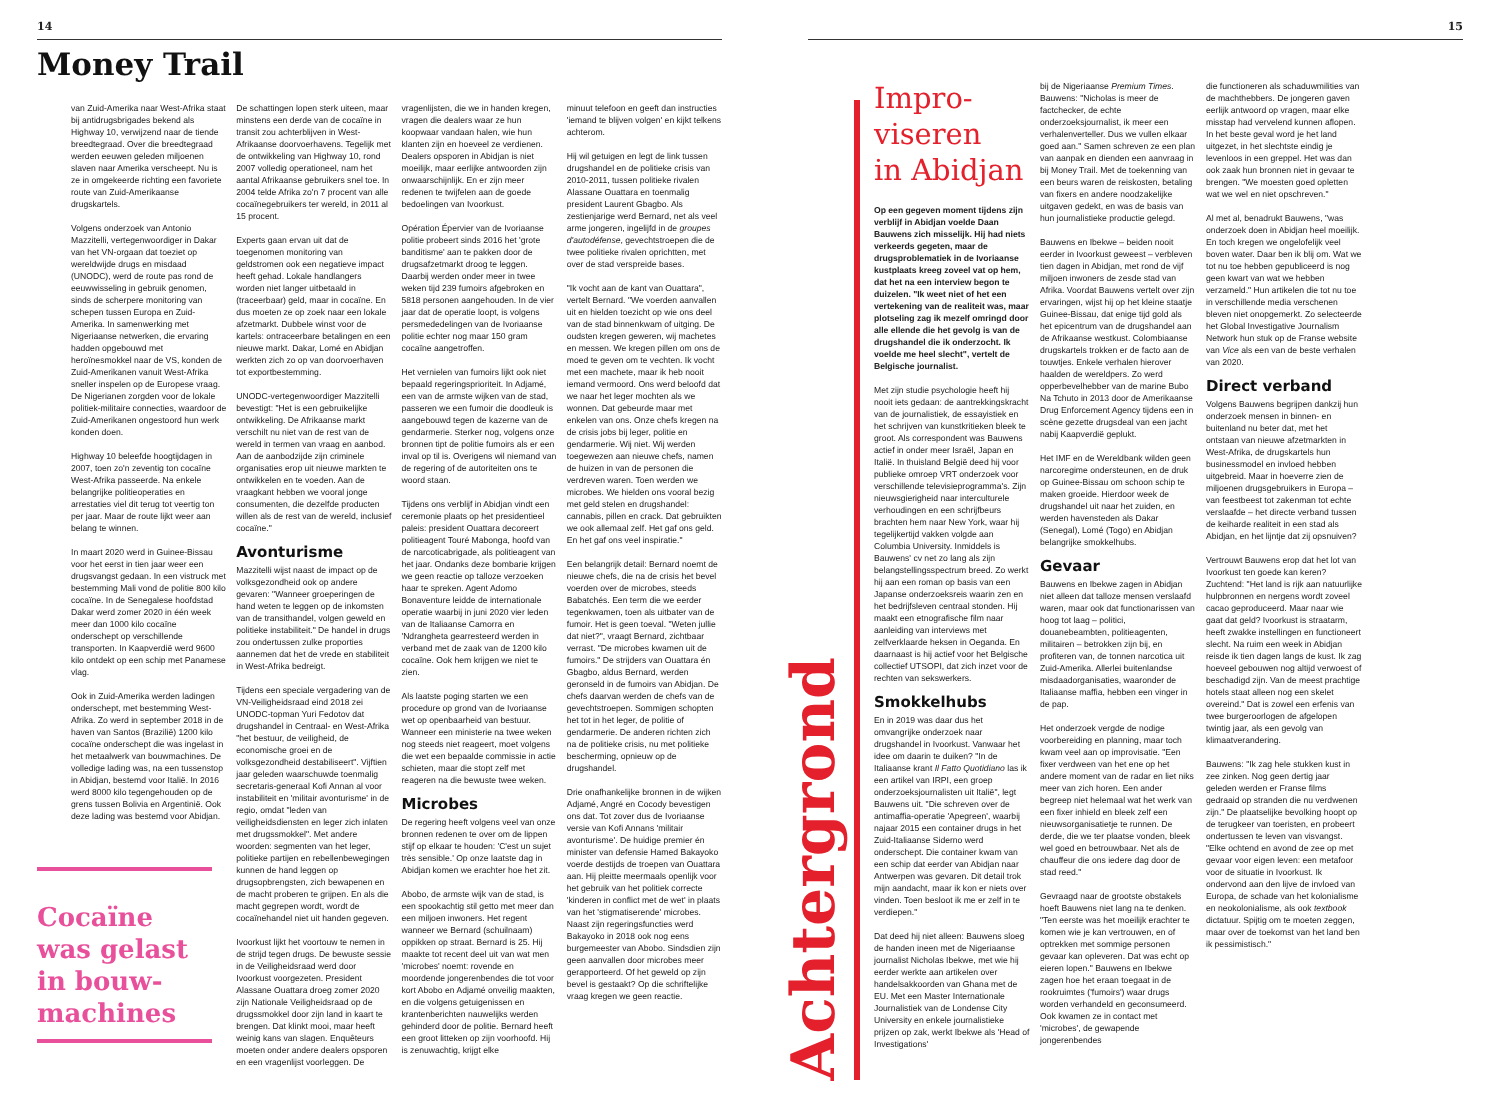14
Money Trail
van Zuid-Amerika naar West-Afrika staat bij antidrugsbrigades bekend als Highway 10, verwijzend naar de tiende breedtegraad. Over die breedtegraad werden eeuwen geleden miljoenen slaven naar Amerika verscheept. Nu is ze in omgekeerde richting een favoriete route van Zuid-Amerikaanse drugskartels.
Volgens onderzoek van Antonio Mazzitelli, vertegenwoordiger in Dakar van het VN-orgaan dat toeziet op wereldwijde drugs en misdaad (UNODC), werd de route pas rond de eeuwwisseling in gebruik genomen, sinds de scherpere monitoring van schepen tussen Europa en Zuid-Amerika. In samenwerking met Nigeriaanse netwerken, die ervaring hadden opgebouwd met heroïnesmokkel naar de VS, konden de Zuid-Amerikanen vanuit West-Afrika sneller inspelen op de Europese vraag. De Nigerianen zorgden voor de lokale politiek-militaire connecties, waardoor de Zuid-Amerikanen ongestoord hun werk konden doen.
Highway 10 beleefde hoogtijdagen in 2007, toen zo'n zeventig ton cocaïne West-Afrika passeerde. Na enkele belangrijke politieoperaties en arrestaties viel dit terug tot veertig ton per jaar. Maar de route lijkt weer aan belang te winnen.
In maart 2020 werd in Guinee-Bissau voor het eerst in tien jaar weer een drugsvangst gedaan. In een vistruck met bestemming Mali vond de politie 800 kilo cocaïne. In de Senegalese hoofdstad Dakar werd zomer 2020 in één week meer dan 1000 kilo cocaïne onderschept op verschillende transporten. In Kaapverdië werd 9600 kilo ontdekt op een schip met Panamese vlag.
Ook in Zuid-Amerika werden ladingen onderschept, met bestemming West-Afrika. Zo werd in september 2018 in de haven van Santos (Brazilië) 1200 kilo cocaïne onderschept die was ingelast in het metaalwerk van bouwmachines. De volledige lading was, na een tussenstop in Abidjan, bestemd voor Italië. In 2016 werd 8000 kilo tegengehouden op de grens tussen Bolivia en Argentinië. Ook deze lading was bestemd voor Abidjan.
Cocaïne was gelast in bouw-machines
De schattingen lopen sterk uiteen, maar minstens een derde van de cocaïne in transit zou achterblijven in West-Afrikaanse doorvoerhavens. Tegelijk met de ontwikkeling van Highway 10, rond 2007 volledig operationeel, nam het aantal Afrikaanse gebruikers snel toe. In 2004 telde Afrika zo'n 7 procent van alle cocaïnegebruikers ter wereld, in 2011 al 15 procent.
Experts gaan ervan uit dat de toegenomen monitoring van geldstromen ook een negatieve impact heeft gehad. Lokale handlangers worden niet langer uitbetaald in (traceerbaar) geld, maar in cocaïne. En dus moeten ze op zoek naar een lokale afzetmarkt. Dubbele winst voor de kartels: ontraceerbare betalingen en een nieuwe markt. Dakar, Lomé en Abidjan werkten zich zo op van doorvoerhaven tot exportbestemming.
UNODC-vertegenwoordiger Mazzitelli bevestigt: "Het is een gebruikelijke ontwikkeling. De Afrikaanse markt verschilt nu niet van de rest van de wereld in termen van vraag en aanbod. Aan de aanbodzijde zijn criminele organisaties erop uit nieuwe markten te ontwikkelen en te voeden. Aan de vraagkant hebben we vooral jonge consumenten, die dezelfde producten willen als de rest van de wereld, inclusief cocaïne."
Avonturisme
Mazzitelli wijst naast de impact op de volksgezondheid ook op andere gevaren: "Wanneer groeperingen de hand weten te leggen op de inkomsten van de transithandel, volgen geweld en politieke instabiliteit." De handel in drugs zou ondertussen zulke proporties aannemen dat het de vrede en stabiliteit in West-Afrika bedreigt.
Tijdens een speciale vergadering van de VN-Veiligheidsraad eind 2018 zei UNODC-topman Yuri Fedotov dat drugshandel in Centraal- en West-Afrika "het bestuur, de veiligheid, de economische groei en de volksgezondheid destabiliseert". Vijftien jaar geleden waarschuwde toenmalig secretaris-generaal Kofi Annan al voor instabiliteit en 'militair avonturisme' in de regio, omdat "leden van veiligheidsdiensten en leger zich inlaten met drugssmokkel". Met andere woorden: segmenten van het leger, politieke partijen en rebellenbewegingen kunnen de hand leggen op drugsopbrengsten, zich bewapenen en de macht proberen te grijpen. En als die macht gegrepen wordt, wordt de cocaïnehandel niet uit handen gegeven.
Ivoorkust lijkt het voortouw te nemen in de strijd tegen drugs. De bewuste sessie in de Veiligheidsraad werd door Ivoorkust voorgezeten. President Alassane Ouattara droeg zomer 2020 zijn Nationale Veiligheidsraad op de drugssmokkel door zijn land in kaart te brengen. Dat klinkt mooi, maar heeft weinig kans van slagen. Enquêteurs moeten onder andere dealers opsporen en een vragenlijst voorleggen. De
vragenlijsten, die we in handen kregen, vragen die dealers waar ze hun koopwaar vandaan halen, wie hun klanten zijn en hoeveel ze verdienen. Dealers opsporen in Abidjan is niet moeilijk, maar eerlijke antwoorden zijn onwaarschijnlijk. En er zijn meer redenen te twijfelen aan de goede bedoelingen van Ivoorkust.
Opération Épervier van de Ivoriaanse politie probeert sinds 2016 het 'grote banditisme' aan te pakken door de drugsafzetmarkt droog te leggen. Daarbij werden onder meer in twee weken tijd 239 fumoirs afgebroken en 5818 personen aangehouden. In de vier jaar dat de operatie loopt, is volgens persmededelingen van de Ivoriaanse politie echter nog maar 150 gram cocaïne aangetroffen.
Het vernielen van fumoirs lijkt ook niet bepaald regeringsprioriteit. In Adjamé, een van de armste wijken van de stad, passeren we een fumoir die doodleuk is aangebouwd tegen de kazerne van de gendarmerie. Sterker nog, volgens onze bronnen tipt de politie fumoirs als er een inval op til is. Overigens wil niemand van de regering of de autoriteiten ons te woord staan.
Tijdens ons verblijf in Abidjan vindt een ceremonie plaats op het presidentieel paleis: president Ouattara decoreert politieagent Touré Mabonga, hoofd van de narcoticabrigade, als politieagent van het jaar. Ondanks deze bombarie krijgen we geen reactie op talloze verzoeken haar te spreken. Agent Adomo Bonaventure leidde de internationale operatie waarbij in juni 2020 vier leden van de Italiaanse Camorra en 'Ndrangheta gearresteerd werden in verband met de zaak van de 1200 kilo cocaïne. Ook hem krijgen we niet te zien.
Als laatste poging starten we een procedure op grond van de Ivoriaanse wet op openbaarheid van bestuur. Wanneer een ministerie na twee weken nog steeds niet reageert, moet volgens die wet een bepaalde commissie in actie schieten, maar die stopt zelf met reageren na die bewuste twee weken.
Microbes
De regering heeft volgens veel van onze bronnen redenen te over om de lippen stijf op elkaar te houden: 'C'est un sujet très sensible.' Op onze laatste dag in Abidjan komen we erachter hoe het zit.
Abobo, de armste wijk van de stad, is een spookachtig stil getto met meer dan een miljoen inwoners. Het regent wanneer we Bernard (schuilnaam) oppikken op straat. Bernard is 25. Hij maakte tot recent deel uit van wat men 'microbes' noemt: rovende en moordende jongerenbendes die tot voor kort Abobo en Adjamé onveilig maakten, en die volgens getuigenissen en krantenberichten nauwelijks werden gehinderd door de politie. Bernard heeft een groot litteken op zijn voorhoofd. Hij is zenuwachtig, krijgt elke
minuut telefoon en geeft dan instructies 'iemand te blijven volgen' en kijkt telkens achterom.
Hij wil getuigen en legt de link tussen drugshandel en de politieke crisis van 2010-2011, tussen politieke rivalen Alassane Ouattara en toenmalig president Laurent Gbagbo. Als zestienjarige werd Bernard, net als veel arme jongeren, ingelijfd in de groupes d'autodéfense, gevechtstroepen die de twee politieke rivalen oprichtten, met over de stad verspreide bases.
"Ik vocht aan de kant van Ouattara", vertelt Bernard. "We voerden aanvallen uit en hielden toezicht op wie ons deel van de stad binnenkwam of uitging. De oudsten kregen geweren, wij machetes en messen. We kregen pillen om ons de moed te geven om te vechten. Ik vocht met een machete, maar ik heb nooit iemand vermoord. Ons werd beloofd dat we naar het leger mochten als we wonnen. Dat gebeurde maar met enkelen van ons. Onze chefs kregen na de crisis jobs bij leger, politie en gendarmerie. Wij niet. Wij werden toegewezen aan nieuwe chefs, namen de huizen in van de personen die verdreven waren. Toen werden we microbes. We hielden ons vooral bezig met geld stelen en drugshandel: cannabis, pillen en crack. Dat gebruikten we ook allemaal zelf. Het gaf ons geld. En het gaf ons veel inspiratie."
Een belangrijk detail: Bernard noemt de nieuwe chefs, die na de crisis het bevel voerden over de microbes, steeds Babatchés. Een term die we eerder tegenkwamen, toen als uitbater van de fumoir. Het is geen toeval. "Weten jullie dat niet?", vraagt Bernard, zichtbaar verrast. "De microbes kwamen uit de fumoirs." De strijders van Ouattara én Gbagbo, aldus Bernard, werden geronseld in de fumoirs van Abidjan. De chefs daarvan werden de chefs van de gevechtstroepen. Sommigen schopten het tot in het leger, de politie of gendarmerie. De anderen richten zich na de politieke crisis, nu met politieke bescherming, opnieuw op de drugshandel.
Drie onafhankelijke bronnen in de wijken Adjamé, Angré en Cocody bevestigen ons dat. Tot zover dus de Ivoriaanse versie van Kofi Annans 'militair avonturisme'. De huidige premier én minister van defensie Hamed Bakayoko voerde destijds de troepen van Ouattara aan. Hij pleitte meermaals openlijk voor het gebruik van het politiek correcte 'kinderen in conflict met de wet' in plaats van het 'stigmatiserende' microbes. Naast zijn regeringsfuncties werd Bakayoko in 2018 ook nog eens burgemeester van Abobo. Sindsdien zijn geen aanvallen door microbes meer gerapporteerd. Of het geweld op zijn bevel is gestaakt? Op die schriftelijke vraag kregen we geen reactie.
15
Achtergrond
Impro-
viseren
in Abidjan
Op een gegeven moment tijdens zijn verblijf in Abidjan voelde Daan Bauwens zich misselijk. Hij had niets verkeerds gegeten, maar de drugsproblematiek in de Ivoriaanse kustplaats kreeg zoveel vat op hem, dat het na een interview begon te duizelen. "Ik weet niet of het een vertekening van de realiteit was, maar plotseling zag ik mezelf omringd door alle ellende die het gevolg is van de drugshandel die ik onderzocht. Ik voelde me heel slecht", vertelt de Belgische journalist.
Met zijn studie psychologie heeft hij nooit iets gedaan: de aantrekkingskracht van de journalistiek, de essayistiek en het schrijven van kunstkritieken bleek te groot. Als correspondent was Bauwens actief in onder meer Israël, Japan en Italië. In thuisland België deed hij voor publieke omroep VRT onderzoek voor verschillende televisieprogramma's. Zijn nieuwsgierigheid naar interculturele verhoudingen en een schrijfbeurs brachten hem naar New York, waar hij tegelijkertijd vakken volgde aan Columbia University. Inmiddels is Bauwens' cv net zo lang als zijn belangstellingsspectrum breed. Zo werkt hij aan een roman op basis van een Japanse onderzoeksreis waarin zen en het bedrijfsleven centraal stonden. Hij maakt een etnografische film naar aanleiding van interviews met zelfverklaarde heksen in Oeganda. En daarnaast is hij actief voor het Belgische collectief UTSOPI, dat zich inzet voor de rechten van sekswerkers.
Smokkelhubs
En in 2019 was daar dus het omvangrijke onderzoek naar drugshandel in Ivoorkust. Vanwaar het idee om daarin te duiken? "In de Italiaanse krant Il Fatto Quotidiano las ik een artikel van IRPI, een groep onderzoeksjournalisten uit Italië", legt Bauwens uit. "Die schreven over de antimaffia-operatie 'Apegreen', waarbij najaar 2015 een container drugs in het Zuid-Italiaanse Siderno werd onderschept. Die container kwam van een schip dat eerder van Abidjan naar Antwerpen was gevaren. Dit detail trok mijn aandacht, maar ik kon er niets over vinden. Toen besloot ik me er zelf in te verdiepen."
Dat deed hij niet alleen: Bauwens sloeg de handen ineen met de Nigeriaanse journalist Nicholas Ibekwe, met wie hij eerder werkte aan artikelen over handelsakkoorden van Ghana met de EU. Met een Master Internationale Journalistiek van de Londense City University en enkele journalistieke prijzen op zak, werkt Ibekwe als 'Head of Investigations'
bij de Nigeriaanse Premium Times. Bauwens: "Nicholas is meer de factchecker, de echte onderzoeksjournalist, ik meer een verhalenverteller. Dus we vullen elkaar goed aan." Samen schreven ze een plan van aanpak en dienden een aanvraag in bij Money Trail. Met de toekenning van een beurs waren de reiskosten, betaling van fixers en andere noodzakelijke uitgaven gedekt, en was de basis van hun journalistieke productie gelegd.
Bauwens en Ibekwe – beiden nooit eerder in Ivoorkust geweest – verbleven tien dagen in Abidjan, met rond de vijf miljoen inwoners de zesde stad van Afrika. Voordat Bauwens vertelt over zijn ervaringen, wijst hij op het kleine staatje Guinee-Bissau, dat enige tijd gold als het epicentrum van de drugshandel aan de Afrikaanse westkust. Colombiaanse drugskartels trokken er de facto aan de touwtjes. Enkele verhalen hierover haalden de wereldpers. Zo werd opperbevelhebber van de marine Bubo Na Tchuto in 2013 door de Amerikaanse Drug Enforcement Agency tijdens een in scène gezette drugsdeal van een jacht nabij Kaapverdië geplukt.
Het IMF en de Wereldbank wilden geen narcoregime ondersteunen, en de druk op Guinee-Bissau om schoon schip te maken groeide. Hierdoor week de drugshandel uit naar het zuiden, en werden havensteden als Dakar (Senegal), Lomé (Togo) en Abidjan belangrijke smokkelhubs.
Gevaar
Bauwens en Ibekwe zagen in Abidjan niet alleen dat talloze mensen verslaafd waren, maar ook dat functionarissen van hoog tot laag – politici, douanebeambten, politieagenten, militairen – betrokken zijn bij, en profiteren van, de tonnen narcotica uit Zuid-Amerika. Allerlei buitenlandse misdaadorganisaties, waaronder de Italiaanse maffia, hebben een vinger in de pap.
Het onderzoek vergde de nodige voorbereiding en planning, maar toch kwam veel aan op improvisatie. "Een fixer verdween van het ene op het andere moment van de radar en liet niks meer van zich horen. Een ander begreep niet helemaal wat het werk van een fixer inhield en bleek zelf een nieuwsorganisatietje te runnen. De derde, die we ter plaatse vonden, bleek wel goed en betrouwbaar. Net als de chauffeur die ons iedere dag door de stad reed."
Gevraagd naar de grootste obstakels hoeft Bauwens niet lang na te denken. "Ten eerste was het moeilijk erachter te komen wie je kan vertrouwen, en of optrekken met sommige personen gevaar kan opleveren. Dat was echt op eieren lopen." Bauwens en Ibekwe zagen hoe het eraan toegaat in de rookruimtes ('fumoirs') waar drugs worden verhandeld en geconsumeerd. Ook kwamen ze in contact met 'microbes', de gewapende jongerenbendes
die functioneren als schaduwmilities van de machthebbers. De jongeren gaven eerlijk antwoord op vragen, maar elke misstap had vervelend kunnen aflopen. In het beste geval word je het land uitgezet, in het slechtste eindig je levenloos in een greppel. Het was dan ook zaak hun bronnen niet in gevaar te brengen. "We moesten goed opletten wat we wel en niet opschreven."
Al met al, benadrukt Bauwens, "was onderzoek doen in Abidjan heel moeilijk. En toch kregen we ongelofelijk veel boven water. Daar ben ik blij om. Wat we tot nu toe hebben gepubliceerd is nog geen kwart van wat we hebben verzameld." Hun artikelen die tot nu toe in verschillende media verschenen bleven niet onopgemerkt. Zo selecteerde het Global Investigative Journalism Network hun stuk op de Franse website van Vice als een van de beste verhalen van 2020.
Direct verband
Volgens Bauwens begrijpen dankzij hun onderzoek mensen in binnen- en buitenland nu beter dat, met het ontstaan van nieuwe afzetmarkten in West-Afrika, de drugskartels hun businessmodel en invloed hebben uitgebreid. Maar in hoeverre zien de miljoenen drugsgebruikers in Europa – van feestbeest tot zakenman tot echte verslaafde – het directe verband tussen de keiharde realiteit in een stad als Abidjan, en het lijntje dat zij opsnuiven?
Vertrouwt Bauwens erop dat het lot van Ivoorkust ten goede kan keren? Zuchtend: "Het land is rijk aan natuurlijke hulpbronnen en nergens wordt zoveel cacao geproduceerd. Maar naar wie gaat dat geld? Ivoorkust is straatarm, heeft zwakke instellingen en functioneert slecht. Na ruim een week in Abidjan reisde ik tien dagen langs de kust. Ik zag hoeveel gebouwen nog altijd verwoest of beschadigd zijn. Van de meest prachtige hotels staat alleen nog een skelet overeind." Dat is zowel een erfenis van twee burgeroorlogen de afgelopen twintig jaar, als een gevolg van klimaatverandering.
Bauwens: "Ik zag hele stukken kust in zee zinken. Nog geen dertig jaar geleden werden er Franse films gedraaid op stranden die nu verdwenen zijn." De plaatselijke bevolking hoopt op de terugkeer van toeristen, en probeert ondertussen te leven van visvangst. "Elke ochtend en avond de zee op met gevaar voor eigen leven: een metafoor voor de situatie in Ivoorkust. Ik ondervond aan den lijve de invloed van Europa, de schade van het kolonialisme en neokolonialisme, als ook textbook dictatuur. Spijtig om te moeten zeggen, maar over de toekomst van het land ben ik pessimistisch."